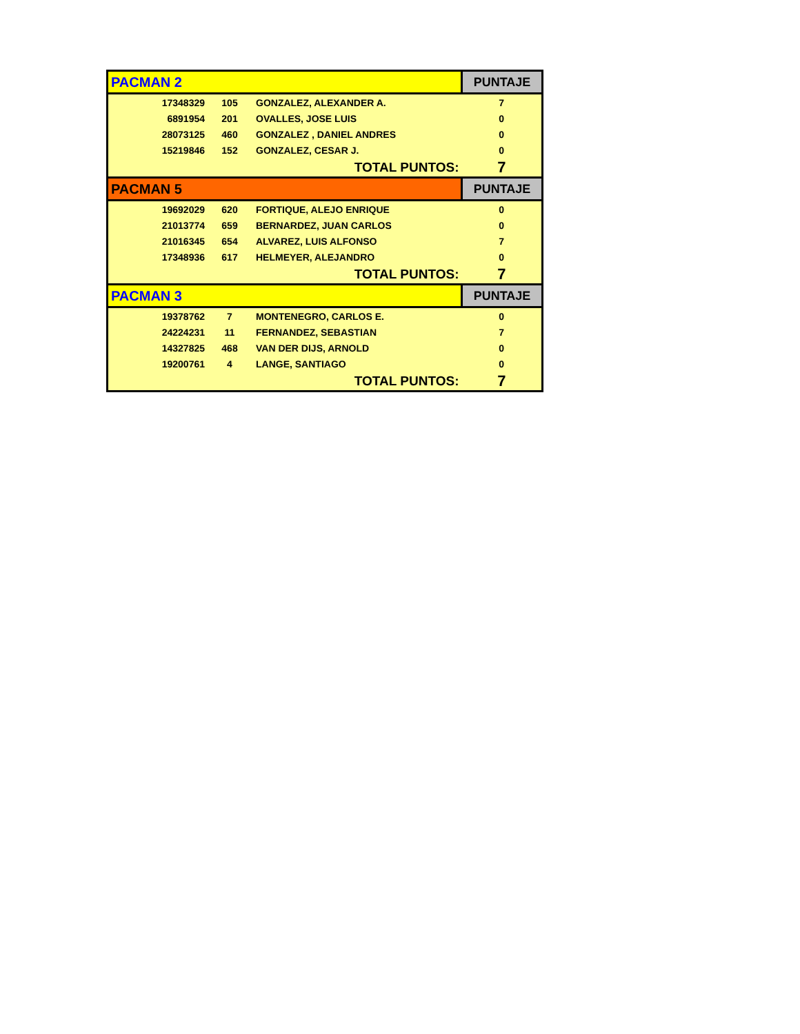| PACMAN 2 | | | PUNTAJE |
| 17348329 | 105 | GONZALEZ, ALEXANDER A. | 7 |
| 6891954 | 201 | OVALLES, JOSE LUIS | 0 |
| 28073125 | 460 | GONZALEZ , DANIEL ANDRES | 0 |
| 15219846 | 152 | GONZALEZ, CESAR J. | 0 |
| | | TOTAL PUNTOS: | 7 |
| PACMAN 5 | | | PUNTAJE |
| 19692029 | 620 | FORTIQUE, ALEJO ENRIQUE | 0 |
| 21013774 | 659 | BERNARDEZ, JUAN CARLOS | 0 |
| 21016345 | 654 | ALVAREZ, LUIS ALFONSO | 7 |
| 17348936 | 617 | HELMEYER, ALEJANDRO | 0 |
| | | TOTAL PUNTOS: | 7 |
| PACMAN 3 | | | PUNTAJE |
| 19378762 | 7 | MONTENEGRO, CARLOS E. | 0 |
| 24224231 | 11 | FERNANDEZ, SEBASTIAN | 7 |
| 14327825 | 468 | VAN DER DIJS, ARNOLD | 0 |
| 19200761 | 4 | LANGE, SANTIAGO | 0 |
| | | TOTAL PUNTOS: | 7 |